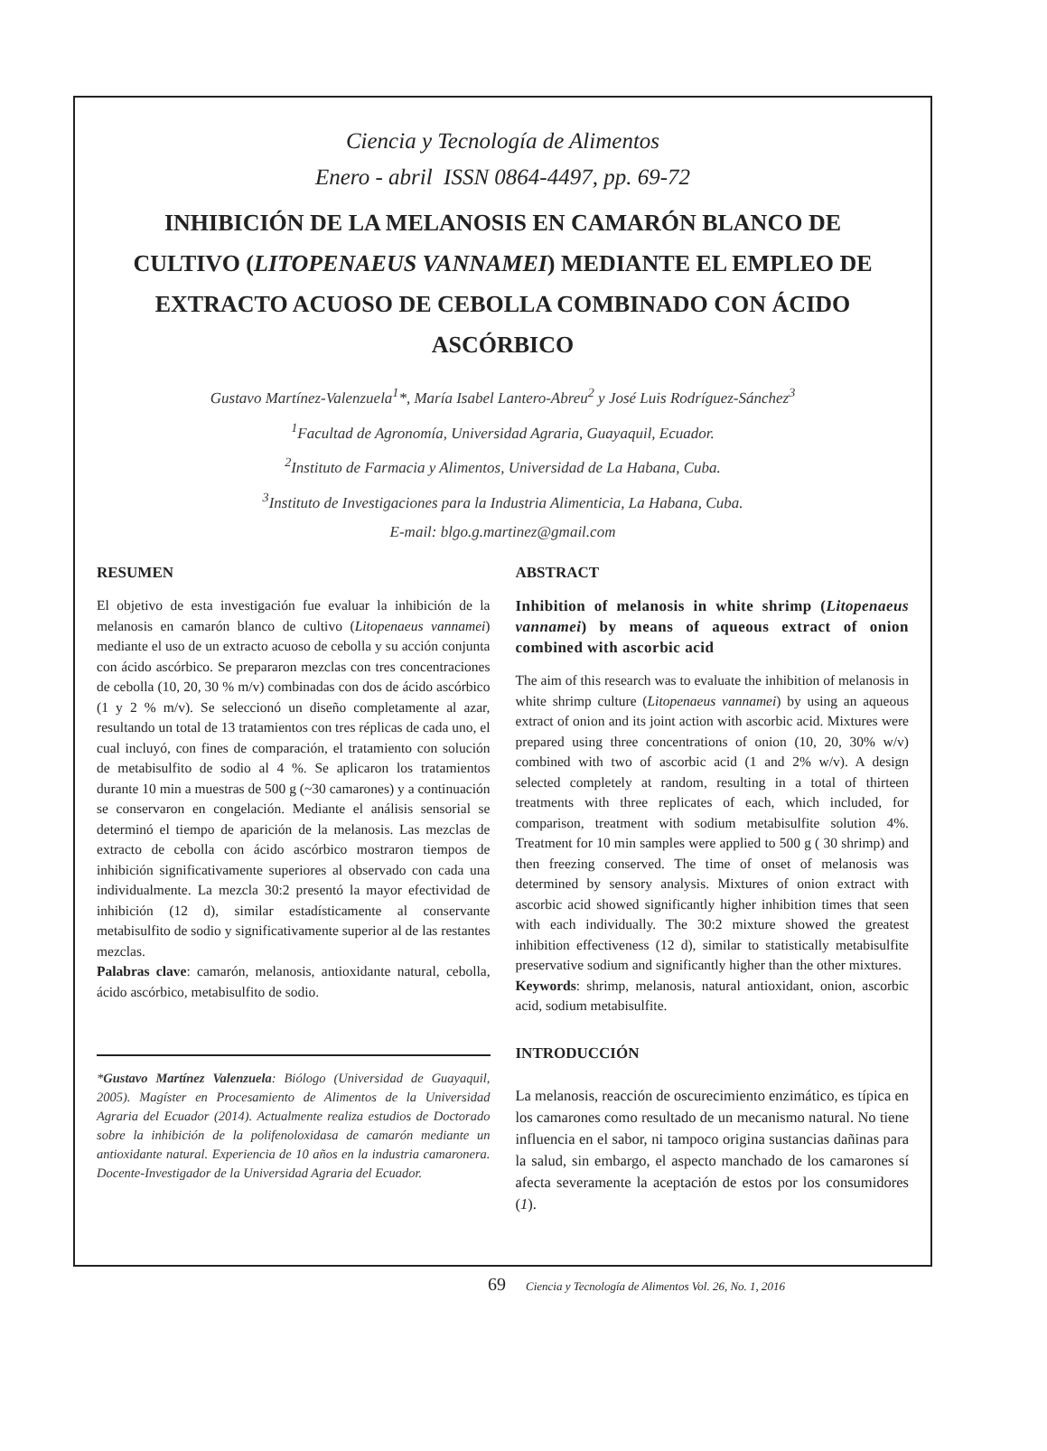Ciencia y Tecnología de Alimentos
Enero - abril ISSN 0864-4497, pp. 69-72
INHIBICIÓN DE LA MELANOSIS EN CAMARÓN BLANCO DE CULTIVO (LITOPENAEUS VANNAMEI) MEDIANTE EL EMPLEO DE EXTRACTO ACUOSO DE CEBOLLA COMBINADO CON ÁCIDO ASCÓRBICO
Gustavo Martínez-Valenzuela<sup>1</sup>*, María Isabel Lantero-Abreu<sup>2</sup> y José Luis Rodríguez-Sánchez<sup>3</sup>
<sup>1</sup> Facultad de Agronomía, Universidad Agraria, Guayaquil, Ecuador.
<sup>2</sup> Instituto de Farmacia y Alimentos, Universidad de La Habana, Cuba.
<sup>3</sup> Instituto de Investigaciones para la Industria Alimenticia, La Habana, Cuba.
E-mail: blgo.g.martinez@gmail.com
RESUMEN
El objetivo de esta investigación fue evaluar la inhibición de la melanosis en camarón blanco de cultivo (Litopenaeus vannamei) mediante el uso de un extracto acuoso de cebolla y su acción conjunta con ácido ascórbico. Se prepararon mezclas con tres concentraciones de cebolla (10, 20, 30 % m/v) combinadas con dos de ácido ascórbico (1 y 2 % m/v). Se seleccionó un diseño completamente al azar, resultando un total de 13 tratamientos con tres réplicas de cada uno, el cual incluyó, con fines de comparación, el tratamiento con solución de metabisulfito de sodio al 4 %. Se aplicaron los tratamientos durante 10 min a muestras de 500 g (~30 camarones) y a continuación se conservaron en congelación. Mediante el análisis sensorial se determinó el tiempo de aparición de la melanosis. Las mezclas de extracto de cebolla con ácido ascórbico mostraron tiempos de inhibición significativamente superiores al observado con cada una individualmente. La mezcla 30:2 presentó la mayor efectividad de inhibición (12 d), similar estadísticamente al conservante metabisulfito de sodio y significativamente superior al de las restantes mezclas.
Palabras clave: camarón, melanosis, antioxidante natural, cebolla, ácido ascórbico, metabisulfito de sodio.
*Gustavo Martínez Valenzuela: Biólogo (Universidad de Guayaquil, 2005). Magíster en Procesamiento de Alimentos de la Universidad Agraria del Ecuador (2014). Actualmente realiza estudios de Doctorado sobre la inhibición de la polifenoloxidasa de camarón mediante un antioxidante natural. Experiencia de 10 años en la industria camaronera. Docente-Investigador de la Universidad Agraria del Ecuador.
ABSTRACT
Inhibition of melanosis in white shrimp (Litopenaeus vannamei) by means of aqueous extract of onion combined with ascorbic acid
The aim of this research was to evaluate the inhibition of melanosis in white shrimp culture (Litopenaeus vannamei) by using an aqueous extract of onion and its joint action with ascorbic acid. Mixtures were prepared using three concentrations of onion (10, 20, 30% w/v) combined with two of ascorbic acid (1 and 2% w/v). A design selected completely at random, resulting in a total of thirteen treatments with three replicates of each, which included, for comparison, treatment with sodium metabisulfite solution 4%. Treatment for 10 min samples were applied to 500 g ( 30 shrimp) and then freezing conserved. The time of onset of melanosis was determined by sensory analysis. Mixtures of onion extract with ascorbic acid showed significantly higher inhibition times that seen with each individually. The 30:2 mixture showed the greatest inhibition effectiveness (12 d), similar to statistically metabisulfite preservative sodium and significantly higher than the other mixtures.
Keywords: shrimp, melanosis, natural antioxidant, onion, ascorbic acid, sodium metabisulfite.
INTRODUCCIÓN
La melanosis, reacción de oscurecimiento enzimático, es típica en los camarones como resultado de un mecanismo natural. No tiene influencia en el sabor, ni tampoco origina sustancias dañinas para la salud, sin embargo, el aspecto manchado de los camarones sí afecta severamente la aceptación de estos por los consumidores (1).
69 Ciencia y Tecnología de Alimentos Vol. 26, No. 1, 2016